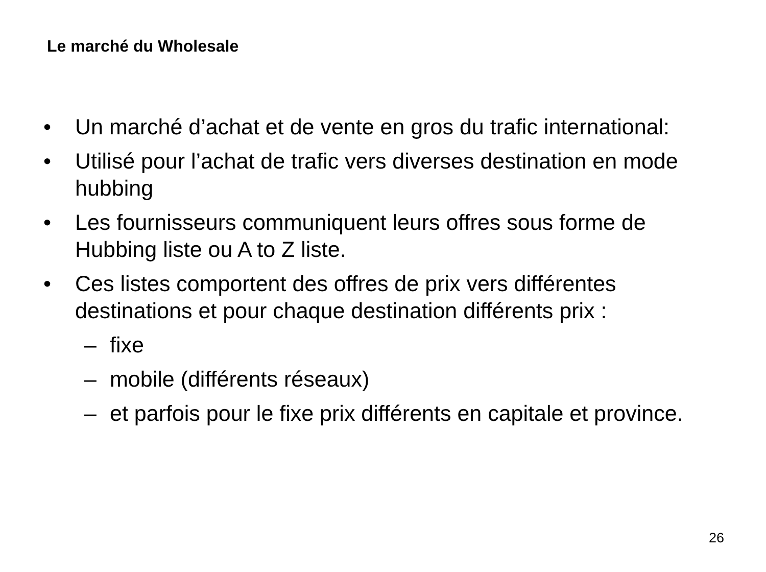Le marché du Wholesale
• Un marché d’achat et de vente en gros du trafic international:
• Utilisé pour l’achat de trafic vers diverses destination en mode hubbing
• Les fournisseurs communiquent leurs offres sous forme de Hubbing liste ou A to Z liste.
• Ces listes comportent des offres de prix vers différentes destinations et pour chaque destination différents prix :
– fixe
– mobile (différents réseaux)
– et parfois pour le fixe prix différents en capitale et province.
26